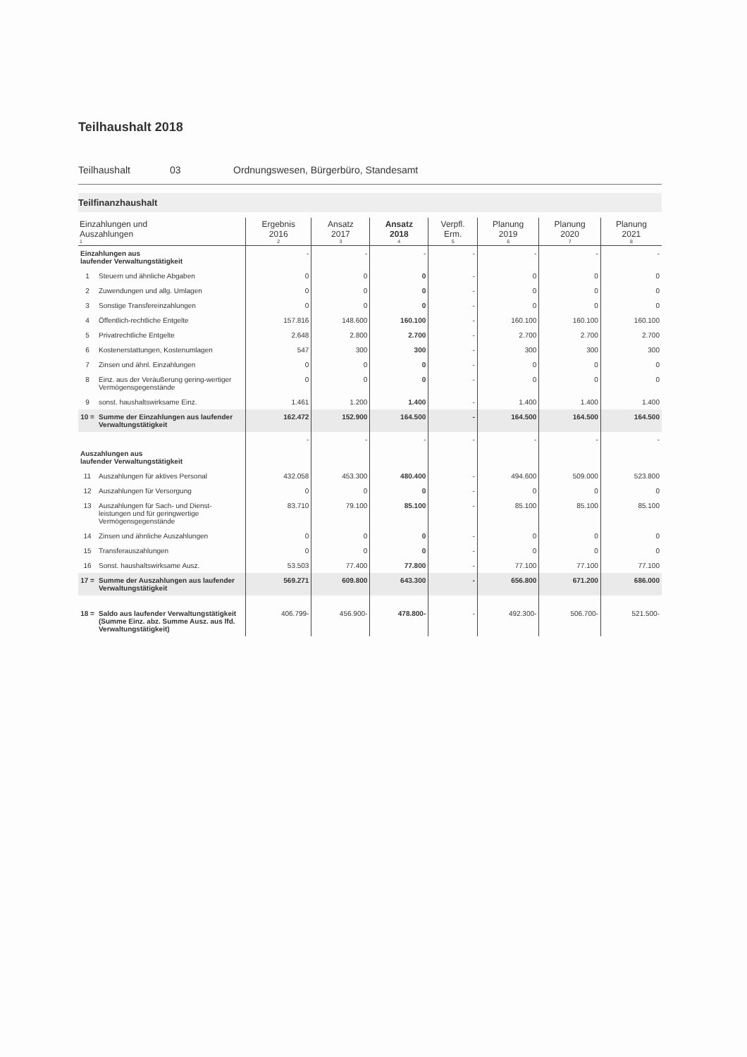Teilhaushalt 2018
Teilhaushalt 03 Ordnungswesen, Bürgerbüro, Standesamt
Teilfinanzhaushalt
| Einzahlungen und Auszahlungen 1 | | Ergebnis 2016 2 | Ansatz 2017 3 | Ansatz 2018 4 | Verpfl. Erm. 5 | Planung 2019 6 | Planung 2020 7 | Planung 2021 8 |
| --- | --- | --- | --- | --- | --- | --- | --- | --- |
| Einzahlungen aus laufender Verwaltungstätigkeit | | - | - | - | - | - | - | - |
| 1 | Steuern und ähnliche Abgaben | 0 | 0 | 0 | - | 0 | 0 | 0 |
| 2 | Zuwendungen und allg. Umlagen | 0 | 0 | 0 | - | 0 | 0 | 0 |
| 3 | Sonstige Transfereinzahlungen | 0 | 0 | 0 | - | 0 | 0 | 0 |
| 4 | Öffentlich-rechtliche Entgelte | 157.816 | 148.600 | 160.100 | - | 160.100 | 160.100 | 160.100 |
| 5 | Privatrechtliche Entgelte | 2.648 | 2.800 | 2.700 | - | 2.700 | 2.700 | 2.700 |
| 6 | Kostenerstattungen, Kostenumlagen | 547 | 300 | 300 | - | 300 | 300 | 300 |
| 7 | Zinsen und ähnl. Einzahlungen | 0 | 0 | 0 | - | 0 | 0 | 0 |
| 8 | Einz. aus der Veräußerung gering-wertiger Vermögensgegenstände | 0 | 0 | 0 | - | 0 | 0 | 0 |
| 9 | sonst. haushaltswirksame Einz. | 1.461 | 1.200 | 1.400 | - | 1.400 | 1.400 | 1.400 |
| 10 = | Summe der Einzahlungen aus laufender Verwaltungstätigkeit | 162.472 | 152.900 | 164.500 | - | 164.500 | 164.500 | 164.500 |
| Auszahlungen aus laufender Verwaltungstätigkeit | | - | - | - | - | - | - | - |
| 11 | Auszahlungen für aktives Personal | 432.058 | 453.300 | 480.400 | - | 494.600 | 509.000 | 523.800 |
| 12 | Auszahlungen für Versorgung | 0 | 0 | 0 | - | 0 | 0 | 0 |
| 13 | Auszahlungen für Sach- und Dienst-leistungen und für geringwertige Vermögensgegenstände | 83.710 | 79.100 | 85.100 | - | 85.100 | 85.100 | 85.100 |
| 14 | Zinsen und ähnliche Auszahlungen | 0 | 0 | 0 | - | 0 | 0 | 0 |
| 15 | Transferauszahlungen | 0 | 0 | 0 | - | 0 | 0 | 0 |
| 16 | Sonst. haushaltswirksame Ausz. | 53.503 | 77.400 | 77.800 | - | 77.100 | 77.100 | 77.100 |
| 17 = | Summe der Auszahlungen aus laufender Verwaltungstätigkeit | 569.271 | 609.800 | 643.300 | - | 656.800 | 671.200 | 686.000 |
| 18 = | Saldo aus laufender Verwaltungstätigkeit (Summe Einz. abz. Summe Ausz. aus lfd. Verwaltungstätigkeit) | 406.799- | 456.900- | 478.800- | - | 492.300- | 506.700- | 521.500- |